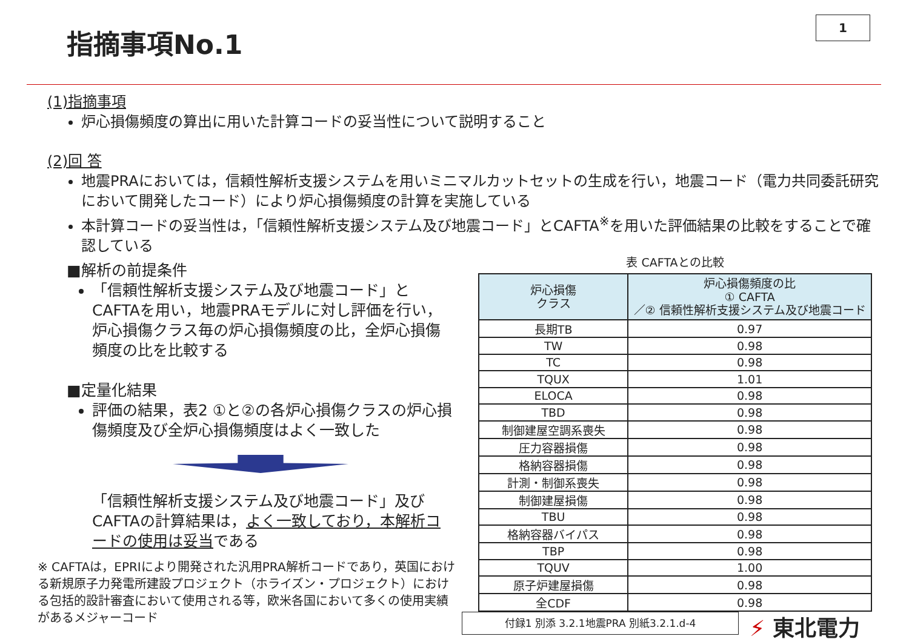指摘事項No.1
1
(1)指摘事項
炉心損傷頻度の算出に用いた計算コードの妥当性について説明すること
(2)回 答
地震PRAにおいては，信頼性解析支援システムを用いミニマルカットセットの生成を行い，地震コード（電力共同委託研究において開発したコード）により炉心損傷頻度の計算を実施している
本計算コードの妥当性は，「信頼性解析支援システム及び地震コード」とCAFTA<sup>※</sup>を用いた評価結果の比較をすることで確認している
■解析の前提条件
「信頼性解析支援システム及び地震コード」とCAFTAを用い，地震PRAモデルに対し評価を行い，炉心損傷クラス毎の炉心損傷頻度の比，全炉心損傷頻度の比を比較する
■定量化結果
評価の結果，表2 ①と②の各炉心損傷クラスの炉心損傷頻度及び全炉心損傷頻度はよく一致した
「信頼性解析支援システム及び地震コード」及びCAFTAの計算結果は，よく一致しており，本解析コードの使用は妥当である
※ CAFTAは，EPRIにより開発された汎用PRA解析コードであり，英国における新規原子力発電所建設プロジェクト（ホライズン・プロジェクト）における包括的設計審査において使用される等，欧米各国において多くの使用実績があるメジャーコード
表 CAFTAとの比較
| 炉心損傷 クラス | 炉心損傷頻度の比 ① CAFTA ／② 信頼性解析支援システム及び地震コード |
| --- | --- |
| 長期TB | 0.97 |
| TW | 0.98 |
| TC | 0.98 |
| TQUX | 1.01 |
| ELOCA | 0.98 |
| TBD | 0.98 |
| 制御建屋空調系喪失 | 0.98 |
| 圧力容器損傷 | 0.98 |
| 格納容器損傷 | 0.98 |
| 計測・制御系喪失 | 0.98 |
| 制御建屋損傷 | 0.98 |
| TBU | 0.98 |
| 格納容器バイパス | 0.98 |
| TBP | 0.98 |
| TQUV | 1.00 |
| 原子炉建屋損傷 | 0.98 |
| 全CDF | 0.98 |
付録1 別添 3.2.1地震PRA 別紙3.2.1.d-4 ⚡ 東北電力